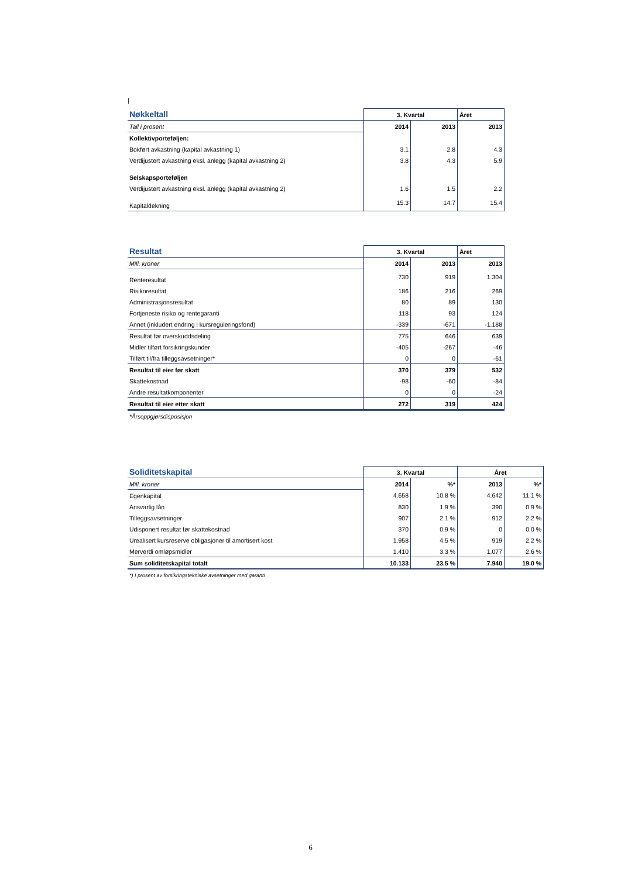|
| Nøkkeltall | 3. Kvartal | | Året |
| Tall i prosent | 2014 | 2013 | 2013 |
| Kollektivporteføljen: | | | |
| Bokført avkastning (kapital avkastning 1) | 3.1 | 2.8 | 4.3 |
| Verdijustert avkastning eksl. anlegg (kapital avkastning 2) | 3.8 | 4.3 | 5.9 |
| Selskapsporteføljen | | | |
| Verdijustert avkastning eksl. anlegg (kapital avkastning 2) | 1.6 | 1.5 | 2.2 |
| Kapitaldekning | 15.3 | 14.7 | 15.4 |
| Resultat | 3. Kvartal | | Året |
| Mill. kroner | 2014 | 2013 | 2013 |
| Renteresultat | 730 | 919 | 1.304 |
| Risikoresultat | 186 | 216 | 269 |
| Administrasjonsresultat | 80 | 89 | 130 |
| Fortjeneste risiko og rentegaranti | 118 | 93 | 124 |
| Annet (inkludert endring i kursreguleringsfond) | -339 | -671 | -1.188 |
| Resultat før overskuddsdeling | 775 | 646 | 639 |
| Midler tilført forsikringskunder | -405 | -267 | -46 |
| Tilført til/fra tilleggsavsetninger* | 0 | 0 | -61 |
| Resultat til eier før skatt | 370 | 379 | 532 |
| Skattekostnad | -98 | -60 | -84 |
| Andre resultatkomponenter | 0 | 0 | -24 |
| Resultat til eier etter skatt | 272 | 319 | 424 |
*Årsoppgjørsdisposisjon
| Soliditetskapital | 3. Kvartal | | Året | |
| Mill. kroner | 2014 | %* | 2013 | %* |
| Egenkapital | 4.658 | 10.8 % | 4.642 | 11.1 % |
| Ansvarlig lån | 830 | 1.9 % | 390 | 0.9 % |
| Tilleggsavsetninger | 907 | 2.1 % | 912 | 2.2 % |
| Udisponert resultat før skattekostnad | 370 | 0.9 % | 0 | 0.0 % |
| Urealisert kursreserve obligasjoner til amortisert kost | 1.958 | 4.5 % | 919 | 2.2 % |
| Merverdi omløpsmidler | 1.410 | 3.3 % | 1.077 | 2.6 % |
| Sum soliditetskapital totalt | 10.133 | 23.5 % | 7.940 | 19.0 % |
*) I prosent av forsikringstekniske avsetninger med garanti
6